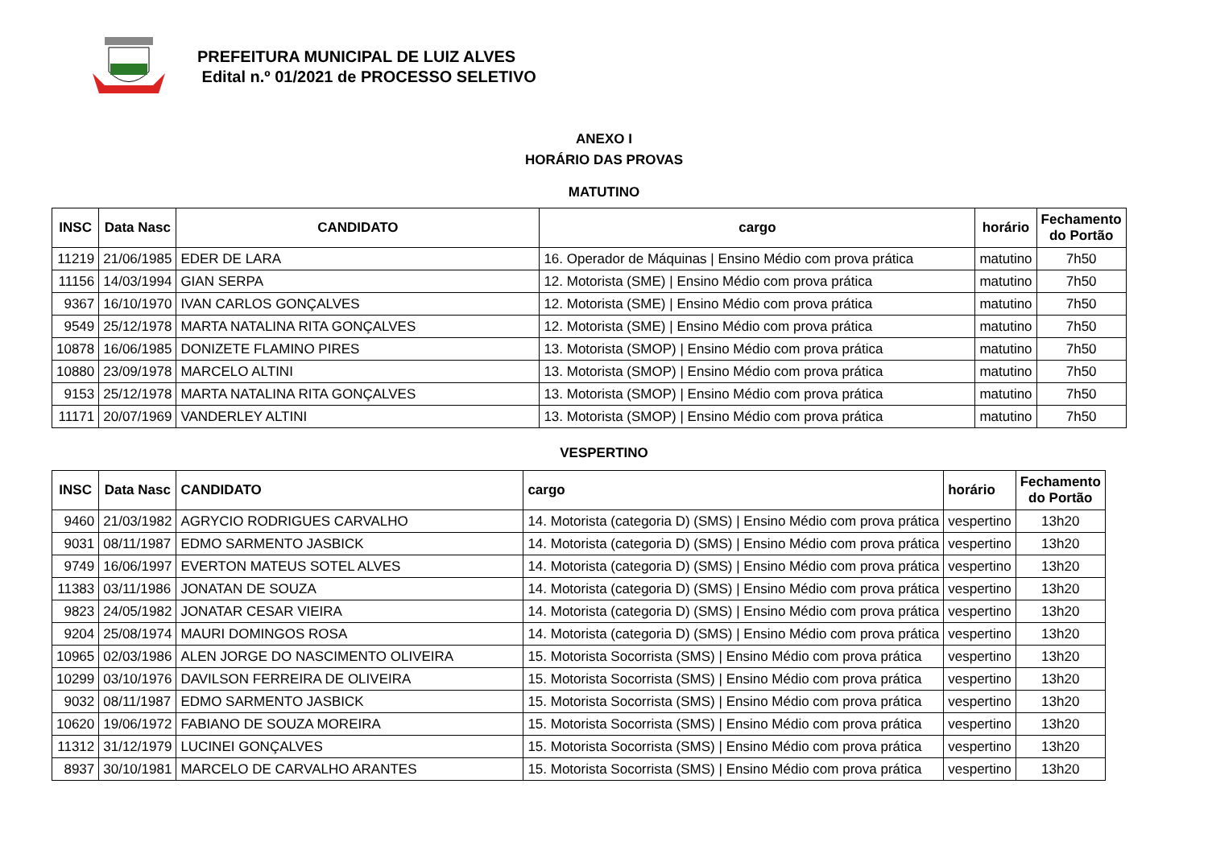PREFEITURA MUNICIPAL DE LUIZ ALVES
Edital n.º 01/2021 de PROCESSO SELETIVO
ANEXO I
HORÁRIO DAS PROVAS
MATUTINO
| INSC | Data Nasc | CANDIDATO | cargo | horário | Fechamento do Portão |
| --- | --- | --- | --- | --- | --- |
| 11219 | 21/06/1985 | EDER DE LARA | 16. Operador de Máquinas / Ensino Médio com prova prática | matutino | 7h50 |
| 11156 | 14/03/1994 | GIAN SERPA | 12. Motorista (SME) / Ensino Médio com prova prática | matutino | 7h50 |
| 9367 | 16/10/1970 | IVAN CARLOS GONÇALVES | 12. Motorista (SME) / Ensino Médio com prova prática | matutino | 7h50 |
| 9549 | 25/12/1978 | MARTA NATALINA RITA GONÇALVES | 12. Motorista (SME) / Ensino Médio com prova prática | matutino | 7h50 |
| 10878 | 16/06/1985 | DONIZETE FLAMINO PIRES | 13. Motorista (SMOP) / Ensino Médio com prova prática | matutino | 7h50 |
| 10880 | 23/09/1978 | MARCELO ALTINI | 13. Motorista (SMOP) / Ensino Médio com prova prática | matutino | 7h50 |
| 9153 | 25/12/1978 | MARTA NATALINA RITA GONÇALVES | 13. Motorista (SMOP) / Ensino Médio com prova prática | matutino | 7h50 |
| 11171 | 20/07/1969 | VANDERLEY ALTINI | 13. Motorista (SMOP) / Ensino Médio com prova prática | matutino | 7h50 |
VESPERTINO
| INSC | Data Nasc | CANDIDATO | cargo | horário | Fechamento do Portão |
| --- | --- | --- | --- | --- | --- |
| 9460 | 21/03/1982 | AGRYCIO RODRIGUES CARVALHO | 14. Motorista (categoria D) (SMS) / Ensino Médio com prova prática | vespertino | 13h20 |
| 9031 | 08/11/1987 | EDMO SARMENTO JASBICK | 14. Motorista (categoria D) (SMS) / Ensino Médio com prova prática | vespertino | 13h20 |
| 9749 | 16/06/1997 | EVERTON MATEUS SOTEL ALVES | 14. Motorista (categoria D) (SMS) / Ensino Médio com prova prática | vespertino | 13h20 |
| 11383 | 03/11/1986 | JONATAN DE SOUZA | 14. Motorista (categoria D) (SMS) / Ensino Médio com prova prática | vespertino | 13h20 |
| 9823 | 24/05/1982 | JONATAR CESAR VIEIRA | 14. Motorista (categoria D) (SMS) / Ensino Médio com prova prática | vespertino | 13h20 |
| 9204 | 25/08/1974 | MAURI DOMINGOS ROSA | 14. Motorista (categoria D) (SMS) / Ensino Médio com prova prática | vespertino | 13h20 |
| 10965 | 02/03/1986 | ALEN JORGE DO NASCIMENTO OLIVEIRA | 15. Motorista Socorrista (SMS) / Ensino Médio com prova prática | vespertino | 13h20 |
| 10299 | 03/10/1976 | DAVILSON FERREIRA DE OLIVEIRA | 15. Motorista Socorrista (SMS) / Ensino Médio com prova prática | vespertino | 13h20 |
| 9032 | 08/11/1987 | EDMO SARMENTO JASBICK | 15. Motorista Socorrista (SMS) / Ensino Médio com prova prática | vespertino | 13h20 |
| 10620 | 19/06/1972 | FABIANO DE SOUZA MOREIRA | 15. Motorista Socorrista (SMS) / Ensino Médio com prova prática | vespertino | 13h20 |
| 11312 | 31/12/1979 | LUCINEI GONÇALVES | 15. Motorista Socorrista (SMS) / Ensino Médio com prova prática | vespertino | 13h20 |
| 8937 | 30/10/1981 | MARCELO DE CARVALHO ARANTES | 15. Motorista Socorrista (SMS) / Ensino Médio com prova prática | vespertino | 13h20 |